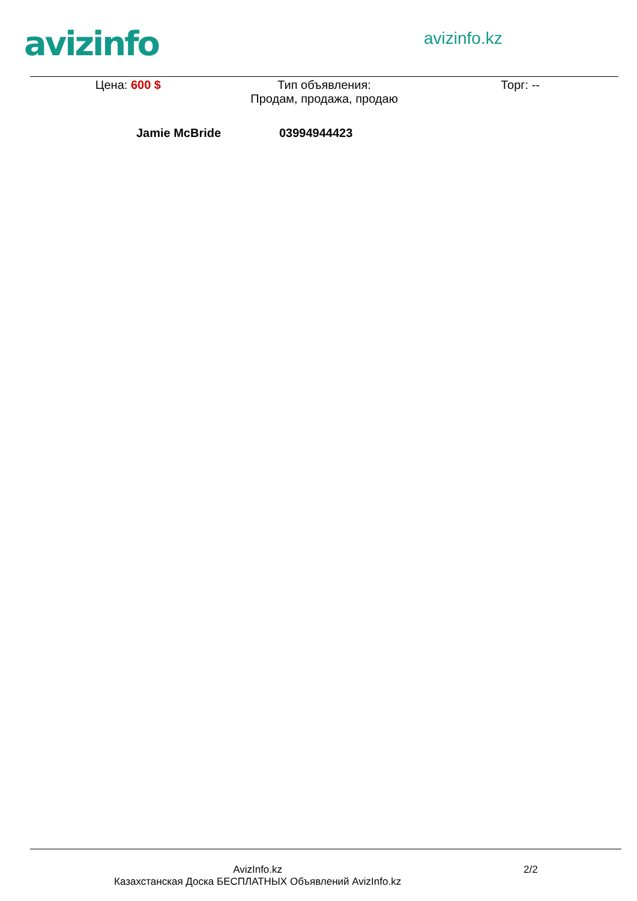avizinfo avizinfo.kz
Цена: 600 $ Тип объявления:
Продам, продажа, продаю
Торг: --
Jamie McBride 03994944423
AvizInfo.kz
Казахстанская Доска БЕСПЛАТНЫХ Объявлений AvizInfo.kz
2/2